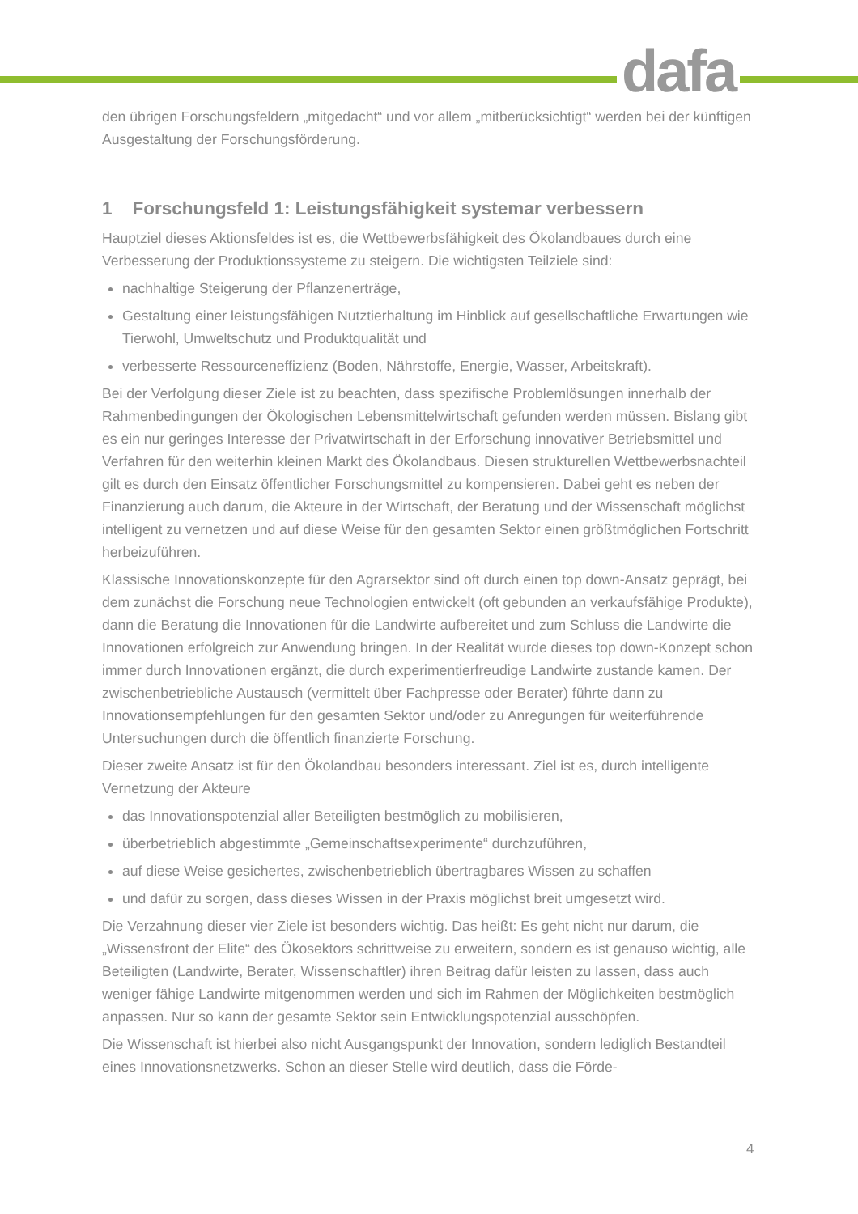dafa
den übrigen Forschungsfeldern „mitgedacht“ und vor allem „mitberücksichtigt“ werden bei der künftigen Ausgestaltung der Forschungsförderung.
1 Forschungsfeld 1: Leistungsfähigkeit systemar verbessern
Hauptziel dieses Aktionsfeldes ist es, die Wettbewerbsfähigkeit des Ökolandbaues durch eine Verbesserung der Produktionssysteme zu steigern. Die wichtigsten Teilziele sind:
nachhaltige Steigerung der Pflanzenerträge,
Gestaltung einer leistungsfähigen Nutztierhaltung im Hinblick auf gesellschaftliche Erwartungen wie Tierwohl, Umweltschutz und Produktqualität und
verbesserte Ressourceneffizienz (Boden, Nährstoffe, Energie, Wasser, Arbeitskraft).
Bei der Verfolgung dieser Ziele ist zu beachten, dass spezifische Problemlösungen innerhalb der Rahmenbedingungen der Ökologischen Lebensmittelwirtschaft gefunden werden müssen. Bislang gibt es ein nur geringes Interesse der Privatwirtschaft in der Erforschung innovativer Betriebsmittel und Verfahren für den weiterhin kleinen Markt des Ökolandbaus. Diesen strukturellen Wettbewerbsnachteil gilt es durch den Einsatz öffentlicher Forschungsmittel zu kompensieren. Dabei geht es neben der Finanzierung auch darum, die Akteure in der Wirtschaft, der Beratung und der Wissenschaft möglichst intelligent zu vernetzen und auf diese Weise für den gesamten Sektor einen größtmöglichen Fortschritt herbeizuführen.
Klassische Innovationskonzepte für den Agrarsektor sind oft durch einen top down-Ansatz geprägt, bei dem zunächst die Forschung neue Technologien entwickelt (oft gebunden an verkaufsfähige Produkte), dann die Beratung die Innovationen für die Landwirte aufbereitet und zum Schluss die Landwirte die Innovationen erfolgreich zur Anwendung bringen. In der Realität wurde dieses top down-Konzept schon immer durch Innovationen ergänzt, die durch experimentierfreudige Landwirte zustande kamen. Der zwischenbetriebliche Austausch (vermittelt über Fachpresse oder Berater) führte dann zu Innovationsempfehlungen für den gesamten Sektor und/oder zu Anregungen für weiterführende Untersuchungen durch die öffentlich finanzierte Forschung.
Dieser zweite Ansatz ist für den Ökolandbau besonders interessant. Ziel ist es, durch intelligente Vernetzung der Akteure
das Innovationspotenzial aller Beteiligten bestmöglich zu mobilisieren,
überbetrieblich abgestimmte „Gemeinschaftsexperimente“ durchzuführen,
auf diese Weise gesichertes, zwischenbetrieblich übertragbares Wissen zu schaffen
und dafür zu sorgen, dass dieses Wissen in der Praxis möglichst breit umgesetzt wird.
Die Verzahnung dieser vier Ziele ist besonders wichtig. Das heißt: Es geht nicht nur darum, die „Wissensfront der Elite“ des Ökosektors schrittweise zu erweitern, sondern es ist genauso wichtig, alle Beteiligten (Landwirte, Berater, Wissenschaftler) ihren Beitrag dafür leisten zu lassen, dass auch weniger fähige Landwirte mitgenommen werden und sich im Rahmen der Möglichkeiten bestmöglich anpassen. Nur so kann der gesamte Sektor sein Entwicklungspotenzial ausschöpfen.
Die Wissenschaft ist hierbei also nicht Ausgangspunkt der Innovation, sondern lediglich Bestandteil eines Innovationsnetzwerks. Schon an dieser Stelle wird deutlich, dass die Förde-
4